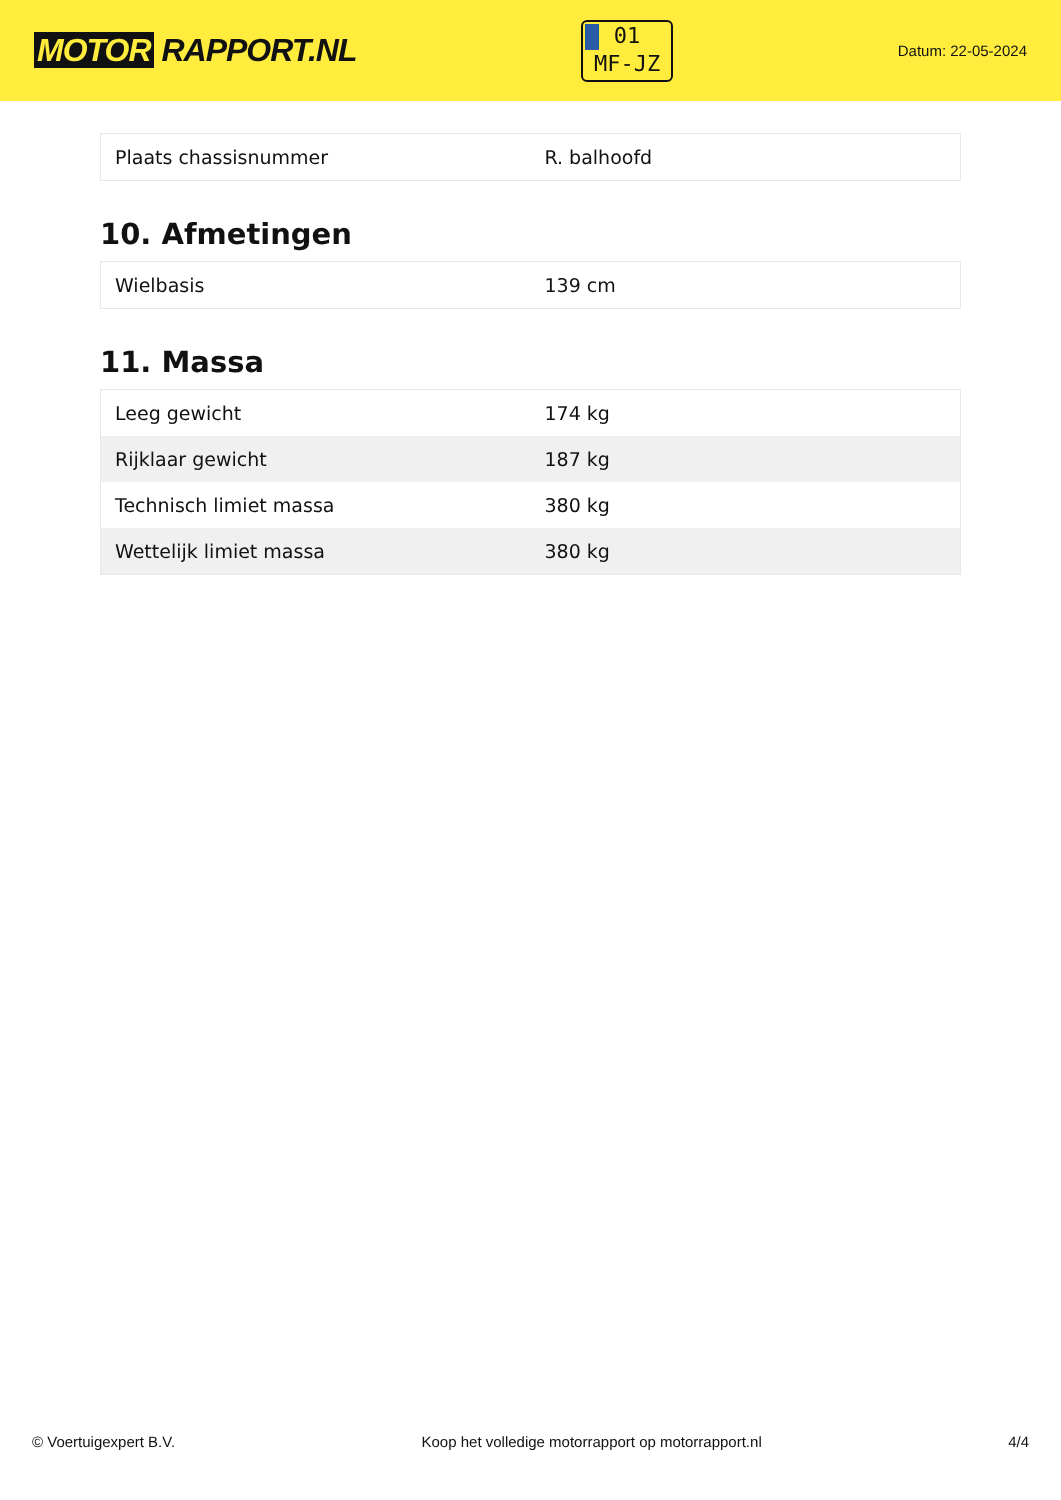MOTOR RAPPORT.NL
01
MF-JZ
Datum: 22-05-2024
| Plaats chassisnummer | R. balhoofd |
10. Afmetingen
| Wielbasis | 139 cm |
11. Massa
| Leeg gewicht | 174 kg |
| Rijklaar gewicht | 187 kg |
| Technisch limiet massa | 380 kg |
| Wettelijk limiet massa | 380 kg |
© Voertuigexpert B.V. Koop het volledige motorrapport op motorrapport.nl 4/4